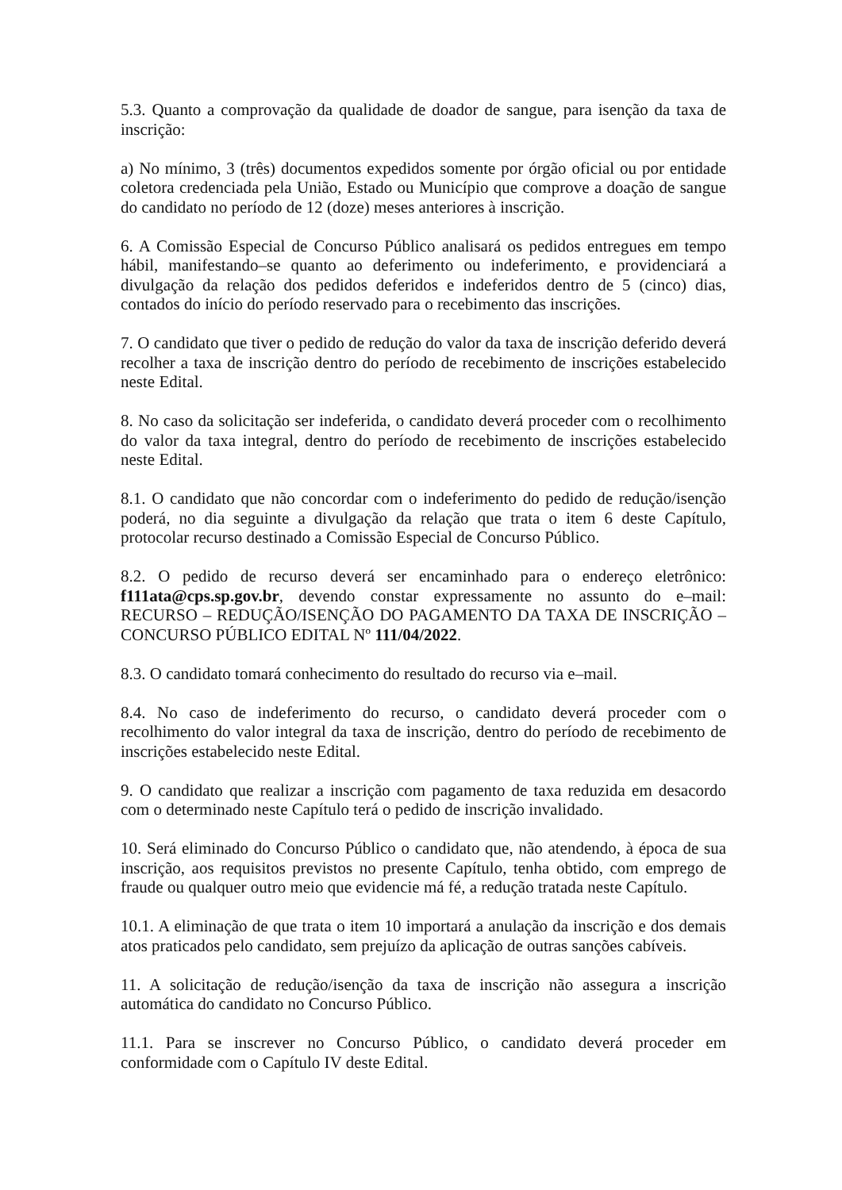5.3. Quanto a comprovação da qualidade de doador de sangue, para isenção da taxa de inscrição:
a) No mínimo, 3 (três) documentos expedidos somente por órgão oficial ou por entidade coletora credenciada pela União, Estado ou Município que comprove a doação de sangue do candidato no período de 12 (doze) meses anteriores à inscrição.
6. A Comissão Especial de Concurso Público analisará os pedidos entregues em tempo hábil, manifestando–se quanto ao deferimento ou indeferimento, e providenciará a divulgação da relação dos pedidos deferidos e indeferidos dentro de 5 (cinco) dias, contados do início do período reservado para o recebimento das inscrições.
7. O candidato que tiver o pedido de redução do valor da taxa de inscrição deferido deverá recolher a taxa de inscrição dentro do período de recebimento de inscrições estabelecido neste Edital.
8. No caso da solicitação ser indeferida, o candidato deverá proceder com o recolhimento do valor da taxa integral, dentro do período de recebimento de inscrições estabelecido neste Edital.
8.1. O candidato que não concordar com o indeferimento do pedido de redução/isenção poderá, no dia seguinte a divulgação da relação que trata o item 6 deste Capítulo, protocolar recurso destinado a Comissão Especial de Concurso Público.
8.2. O pedido de recurso deverá ser encaminhado para o endereço eletrônico: f111ata@cps.sp.gov.br, devendo constar expressamente no assunto do e–mail: RECURSO – REDUÇÃO/ISENÇÃO DO PAGAMENTO DA TAXA DE INSCRIÇÃO – CONCURSO PÚBLICO EDITAL Nº 111/04/2022.
8.3. O candidato tomará conhecimento do resultado do recurso via e–mail.
8.4. No caso de indeferimento do recurso, o candidato deverá proceder com o recolhimento do valor integral da taxa de inscrição, dentro do período de recebimento de inscrições estabelecido neste Edital.
9. O candidato que realizar a inscrição com pagamento de taxa reduzida em desacordo com o determinado neste Capítulo terá o pedido de inscrição invalidado.
10. Será eliminado do Concurso Público o candidato que, não atendendo, à época de sua inscrição, aos requisitos previstos no presente Capítulo, tenha obtido, com emprego de fraude ou qualquer outro meio que evidencie má fé, a redução tratada neste Capítulo.
10.1. A eliminação de que trata o item 10 importará a anulação da inscrição e dos demais atos praticados pelo candidato, sem prejuízo da aplicação de outras sanções cabíveis.
11. A solicitação de redução/isenção da taxa de inscrição não assegura a inscrição automática do candidato no Concurso Público.
11.1. Para se inscrever no Concurso Público, o candidato deverá proceder em conformidade com o Capítulo IV deste Edital.